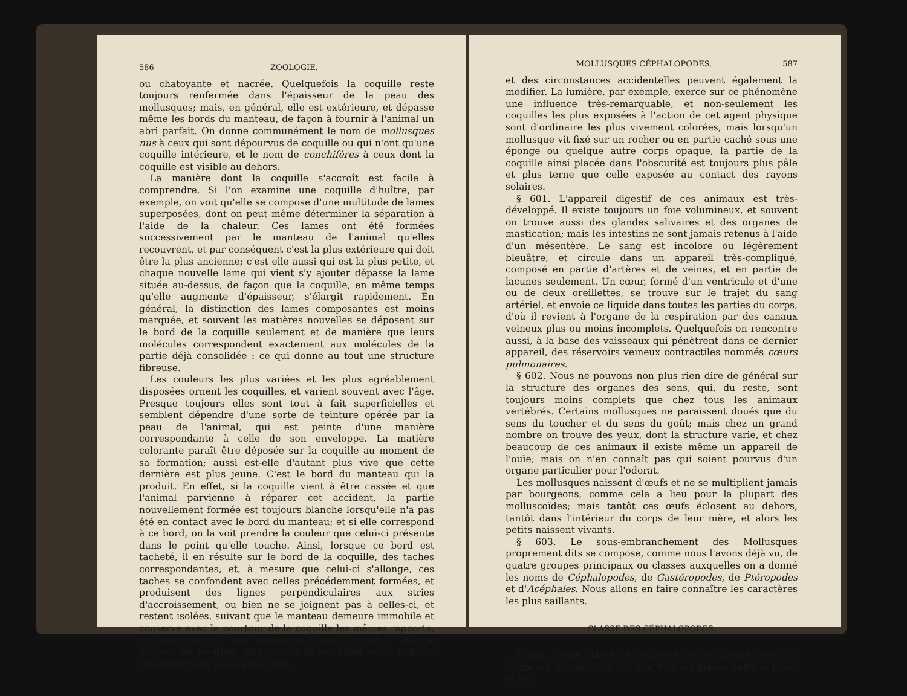586 ZOOLOGIE.
ou chatoyante et nacrée. Quelquefois la coquille reste toujours renfermée dans l'épaisseur de la peau des mollusques; mais, en général, elle est extérieure, et dépasse même les bords du manteau, de façon à fournir à l'animal un abri parfait. On donne communément le nom de mollusques nus à ceux qui sont dépourvus de coquille ou qui n'ont qu'une coquille intérieure, et le nom de conchifères à ceux dont la coquille est visible au dehors.
La manière dont la coquille s'accroît est facile à comprendre. Si l'on examine une coquille d'huître, par exemple, on voit qu'elle se compose d'une multitude de lames superposées, dont on peut même déterminer la séparation à l'aide de la chaleur. Ces lames ont été formées successivement par le manteau de l'animal qu'elles recouvrent, et par conséquent c'est la plus extérieure qui doit être la plus ancienne; c'est elle aussi qui est la plus petite, et chaque nouvelle lame qui vient s'y ajouter dépasse la lame située au-dessus, de façon que la coquille, en même temps qu'elle augmente d'épaisseur, s'élargit rapidement. En général, la distinction des lames composantes est moins marquée, et souvent les matières nouvelles se déposent sur le bord de la coquille seulement et de manière que leurs molécules correspondent exactement aux molécules de la partie déjà consolidée : ce qui donne au tout une structure fibreuse.
Les couleurs les plus variées et les plus agréablement disposées ornent les coquilles, et varient souvent avec l'âge. Presque toujours elles sont tout à fait superficielles et semblent dépendre d'une sorte de teinture opérée par la peau de l'animal, qui est peinte d'une manière correspondante à celle de son enveloppe. La matière colorante paraît être déposée sur la coquille au moment de sa formation; aussi est-elle d'autant plus vive que cette dernière est plus jeune. C'est le bord du manteau qui la produit. En effet, si la coquille vient à être cassée et que l'animal parvienne à réparer cet accident, la partie nouvellement formée est toujours blanche lorsqu'elle n'a pas été en contact avec le bord du manteau; et si elle correspond à ce bord, on la voit prendre la couleur que celui-ci présente dans le point qu'elle touche. Ainsi, lorsque ce bord est tacheté, il en résulte sur le bord de la coquille, des taches correspondantes, et, à mesure que celui-ci s'allonge, ces taches se confondent avec celles précédemment formées, et produisent des lignes perpendiculaires aux stries d'accroissement, ou bien ne se joignent pas à celles-ci, et restent isolées, suivant que le manteau demeure immobile et conserve avec le pourtour de la coquille les mêmes rapports, ou bien que par les mouvements de l'animal il change souvent de position. Quelquefois la sécrétion de la matière colorante varie aussi avec l'âge,
MOLLUSQUES CÉPHALOPODES. 587
et des circonstances accidentelles peuvent également la modifier. La lumière, par exemple, exerce sur ce phénomène une influence très-remarquable, et non-seulement les coquilles les plus exposées à l'action de cet agent physique sont d'ordinaire les plus vivement colorées, mais lorsqu'un mollusque vit fixé sur un rocher ou en partie caché sous une éponge ou quelque autre corps opaque, la partie de la coquille ainsi placée dans l'obscurité est toujours plus pâle et plus terne que celle exposée au contact des rayons solaires.
§ 601. L'appareil digestif de ces animaux est très-développé. Il existe toujours un foie volumineux, et souvent on trouve aussi des glandes salivaires et des organes de mastication; mais les intestins ne sont jamais retenus à l'aide d'un mésentère. Le sang est incolore ou légèrement bleuâtre, et circule dans un appareil très-compliqué, composé en partie d'artères et de veines, et en partie de lacunes seulement. Un cœur, formé d'un ventricule et d'une ou de deux oreillettes, se trouve sur le trajet du sang artériel, et envoie ce liquide dans toutes les parties du corps, d'où il revient à l'organe de la respiration par des canaux veineux plus ou moins incomplets. Quelquefois on rencontre aussi, à la base des vaisseaux qui pénètrent dans ce dernier appareil, des réservoirs veineux contractiles nommés cœurs pulmonaires.
§ 602. Nous ne pouvons non plus rien dire de général sur la structure des organes des sens, qui, du reste, sont toujours moins complets que chez tous les animaux vertébrés. Certains mollusques ne paraissent doués que du sens du toucher et du sens du goût; mais chez un grand nombre on trouve des yeux, dont la structure varie, et chez beaucoup de ces animaux il existe même un appareil de l'ouïe; mais on n'en connaît pas qui soient pourvus d'un organe particulier pour l'odorat.
Les mollusques naissent d'œufs et ne se multiplient jamais par bourgeons, comme cela a lieu pour la plupart des molluscoïdes; mais tantôt ces œufs éclosent au dehors, tantôt dans l'intérieur du corps de leur mère, et alors les petits naissent vivants.
§ 603. Le sous-embranchement des Mollusques proprement dits se compose, comme nous l'avons déjà vu, de quatre groupes principaux ou classes auxquelles on a donné les noms de Céphalopodes, de Gastéropodes, de Ptéropodes et d'Acéphales. Nous allons en faire connaître les caractères les plus saillants.
CLASSE DES CÉPHALOPODES.
§ 604. Cette classe se compose de mollusques dont la forme est très-bizarre; car leur tête est placée entre le tronc et les